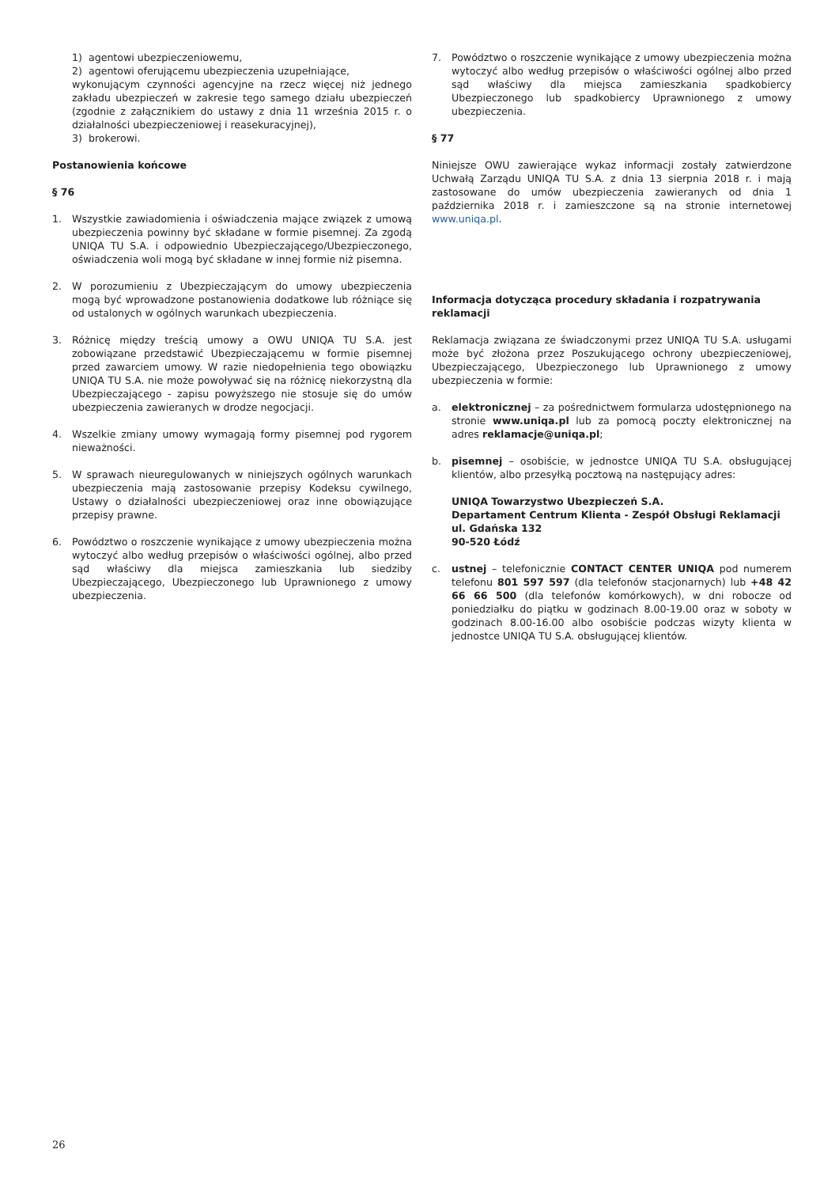1) agentowi ubezpieczeniowemu,
2) agentowi oferującemu ubezpieczenia uzupełniające,
wykonującym czynności agencyjne na rzecz więcej niż jednego zakładu ubezpieczeń w zakresie tego samego działu ubezpieczeń (zgodnie z załącznikiem do ustawy z dnia 11 września 2015 r. o działalności ubezpieczeniowej i reasekuracyjnej),
3) brokerowi.
Postanowienia końcowe
§ 76
1. Wszystkie zawiadomienia i oświadczenia mające związek z umową ubezpieczenia powinny być składane w formie pisemnej. Za zgodą UNIQA TU S.A. i odpowiednio Ubezpieczającego/Ubezpieczonego, oświadczenia woli mogą być składane w innej formie niż pisemna.
2. W porozumieniu z Ubezpieczającym do umowy ubezpieczenia mogą być wprowadzone postanowienia dodatkowe lub różniące się od ustalonych w ogólnych warunkach ubezpieczenia.
3. Różnicę między treścią umowy a OWU UNIQA TU S.A. jest zobowiązane przedstawić Ubezpieczającemu w formie pisemnej przed zawarciem umowy. W razie niedopełnienia tego obowiązku UNIQA TU S.A. nie może powoływać się na różnicę niekorzystną dla Ubezpieczającego - zapisu powyższego nie stosuje się do umów ubezpieczenia zawieranych w drodze negocjacji.
4. Wszelkie zmiany umowy wymagają formy pisemnej pod rygorem nieważności.
5. W sprawach nieuregulowanych w niniejszych ogólnych warunkach ubezpieczenia mają zastosowanie przepisy Kodeksu cywilnego, Ustawy o działalności ubezpieczeniowej oraz inne obowiązujące przepisy prawne.
6. Powództwo o roszczenie wynikające z umowy ubezpieczenia można wytoczyć albo według przepisów o właściwości ogólnej, albo przed sąd właściwy dla miejsca zamieszkania lub siedziby Ubezpieczającego, Ubezpieczonego lub Uprawnionego z umowy ubezpieczenia.
7. Powództwo o roszczenie wynikające z umowy ubezpieczenia można wytoczyć albo według przepisów o właściwości ogólnej albo przed sąd właściwy dla miejsca zamieszkania spadkobiercy Ubezpieczonego lub spadkobiercy Uprawnionego z umowy ubezpieczenia.
§ 77
Niniejsze OWU zawierające wykaz informacji zostały zatwierdzone Uchwałą Zarządu UNIQA TU S.A. z dnia 13 sierpnia 2018 r. i mają zastosowane do umów ubezpieczenia zawieranych od dnia 1 października 2018 r. i zamieszczone są na stronie internetowej www.uniqa.pl.
Informacja dotycząca procedury składania i rozpatrywania reklamacji
Reklamacja związana ze świadczonymi przez UNIQA TU S.A. usługami może być złożona przez Poszukującego ochrony ubezpieczeniowej, Ubezpieczającego, Ubezpieczonego lub Uprawnionego z umowy ubezpieczenia w formie:
a. elektronicznej – za pośrednictwem formularza udostępnionego na stronie www.uniqa.pl lub za pomocą poczty elektronicznej na adres reklamacje@uniqa.pl;
b. pisemnej – osobiście, w jednostce UNIQA TU S.A. obsługującej klientów, albo przesyłką pocztową na następujący adres:
UNIQA Towarzystwo Ubezpieczeń S.A.
Departament Centrum Klienta - Zespół Obsługi Reklamacji
ul. Gdańska 132
90-520 Łódź
c. ustnej – telefonicznie CONTACT CENTER UNIQA pod numerem telefonu 801 597 597 (dla telefonów stacjonarnych) lub +48 42 66 66 500 (dla telefonów komórkowych), w dni robocze od poniedziałku do piątku w godzinach 8.00-19.00 oraz w soboty w godzinach 8.00-16.00 albo osobiście podczas wizyty klienta w jednostce UNIQA TU S.A. obsługującej klientów.
26